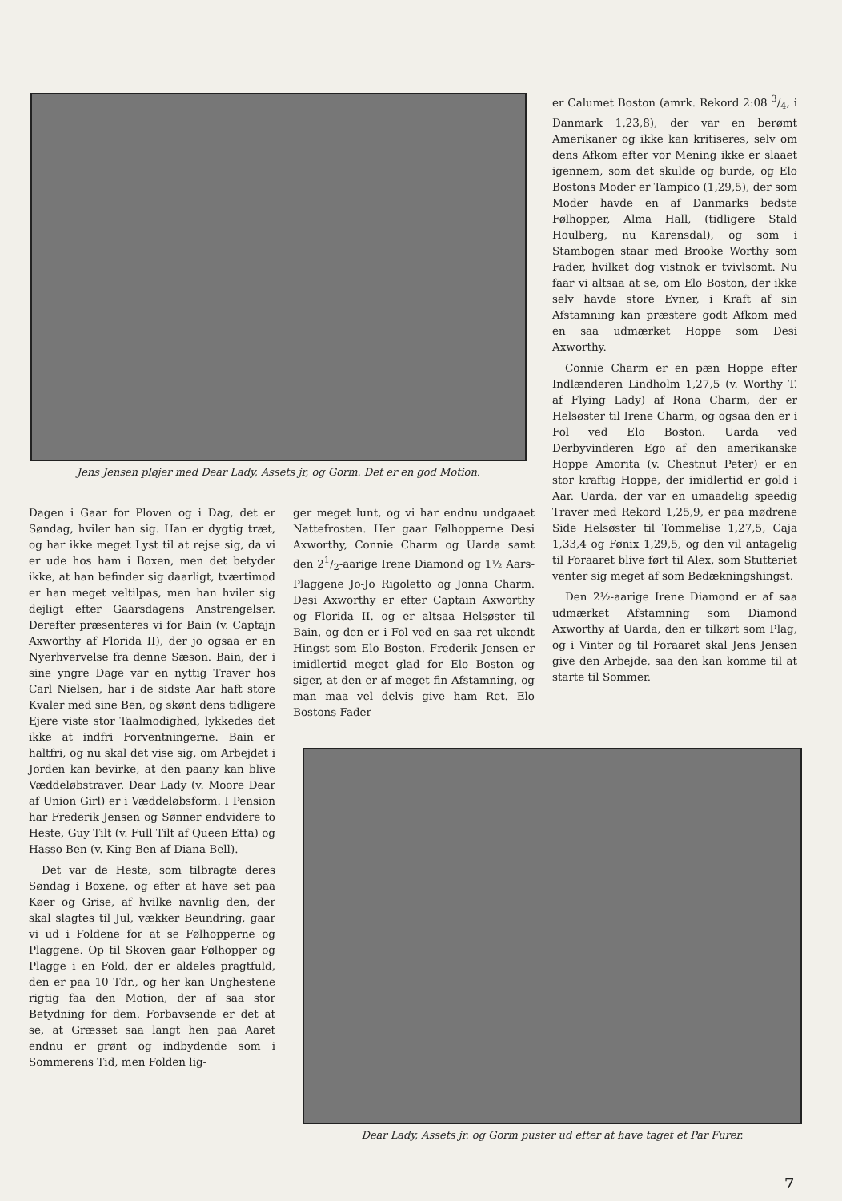Jens Jensen pløjer med Dear Lady, Assets jr, og Gorm. Det er en god Motion.
er Calumet Boston (amrk. Rekord 2:08 3/4, i Danmark 1,23,8), der var en berømt Amerikaner og ikke kan kritiseres, selv om dens Afkom efter vor Mening ikke er slaaet igennem, som det skulde og burde, og Elo Bostons Moder er Tampico (1,29,5), der som Moder havde en af Danmarks bedste Følhopper, Alma Hall, (tidligere Stald Houlberg, nu Karensdal), og som i Stambogen staar med Brooke Worthy som Fader, hvilket dog vistnok er tvivlsomt. Nu faar vi altsaa at se, om Elo Boston, der ikke selv havde store Evner, i Kraft af sin Afstamning kan præstere godt Afkom med en saa udmærket Hoppe som Desi Axworthy.
Connie Charm er en pæn Hoppe efter Indlænderen Lindholm 1,27,5 (v. Worthy T. af Flying Lady) af Rona Charm, der er Helsøster til Irene Charm, og ogsaa den er i Fol ved Elo Boston. Uarda ved Derbyvinderen Ego af den amerikanske Hoppe Amorita (v. Chestnut Peter) er en stor kraftig Hoppe, der imidlertid er gold i Aar. Uarda, der var en umaadelig speedig Traver med Rekord 1,25,9, er paa mødrene Side Helsøster til Tommelise 1,27,5, Caja 1,33,4 og Fønix 1,29,5, og den vil antagelig til Foraaret blive ført til Alex, som Stutteriet venter sig meget af som Bedækningshingst.
Den 2½-aarige Irene Diamond er af saa udmærket Afstamning som Diamond Axworthy af Uarda, den er tilkørt som Plag, og i Vinter og til Foraaret skal Jens Jensen give den Arbejde, saa den kan komme til at starte til Sommer.
Dagen i Gaar for Ploven og i Dag, det er Søndag, hviler han sig. Han er dygtig træt, og har ikke meget Lyst til at rejse sig, da vi er ude hos ham i Boxen, men det betyder ikke, at han befinder sig daarligt, tværtimod er han meget veltilpas, men han hviler sig dejligt efter Gaarsdagens Anstrengelser. Derefter præsenteres vi for Bain (v. Captajn Axworthy af Florida II), der jo ogsaa er en Nyerhvervelse fra denne Sæson. Bain, der i sine yngre Dage var en nyttig Traver hos Carl Nielsen, har i de sidste Aar haft store Kvaler med sine Ben, og skønt dens tidligere Ejere viste stor Taalmodighed, lykkedes det ikke at indfri Forventningerne. Bain er haltfri, og nu skal det vise sig, om Arbejdet i Jorden kan bevirke, at den paany kan blive Væddeløbstraver. Dear Lady (v. Moore Dear af Union Girl) er i Væddeløbsform. I Pension har Frederik Jensen og Sønner endvidere to Heste, Guy Tilt (v. Full Tilt af Queen Etta) og Hasso Ben (v. King Ben af Diana Bell).
Det var de Heste, som tilbragte deres Søndag i Boxene, og efter at have set paa Køer og Grise, af hvilke navnlig den, der skal slagtes til Jul, vækker Beundring, gaar vi ud i Foldene for at se Følhopperne og Plaggene. Op til Skoven gaar Følhopper og Plagge i en Fold, der er aldeles pragtfuld, den er paa 10 Tdr., og her kan Unghestene rigtig faa den Motion, der af saa stor Betydning for dem. Forbavsende er det at se, at Græsset saa langt hen paa Aaret endnu er grønt og indbydende som i Sommerens Tid, men Folden lig-
ger meget lunt, og vi har endnu undgaaet Nattefrosten. Her gaar Følhopperne Desi Axworthy, Connie Charm og Uarda samt den 21/2-aarige Irene Diamond og 1½ Aars-Plaggene Jo-Jo Rigoletto og Jonna Charm. Desi Axworthy er efter Captain Axworthy og Florida II. og er altsaa Helsøster til Bain, og den er i Fol ved en saa ret ukendt Hingst som Elo Boston. Frederik Jensen er imidlertid meget glad for Elo Boston og siger, at den er af meget fin Afstamning, og man maa vel delvis give ham Ret. Elo Bostons Fader
Dear Lady, Assets jr. og Gorm puster ud efter at have taget et Par Furer.
7